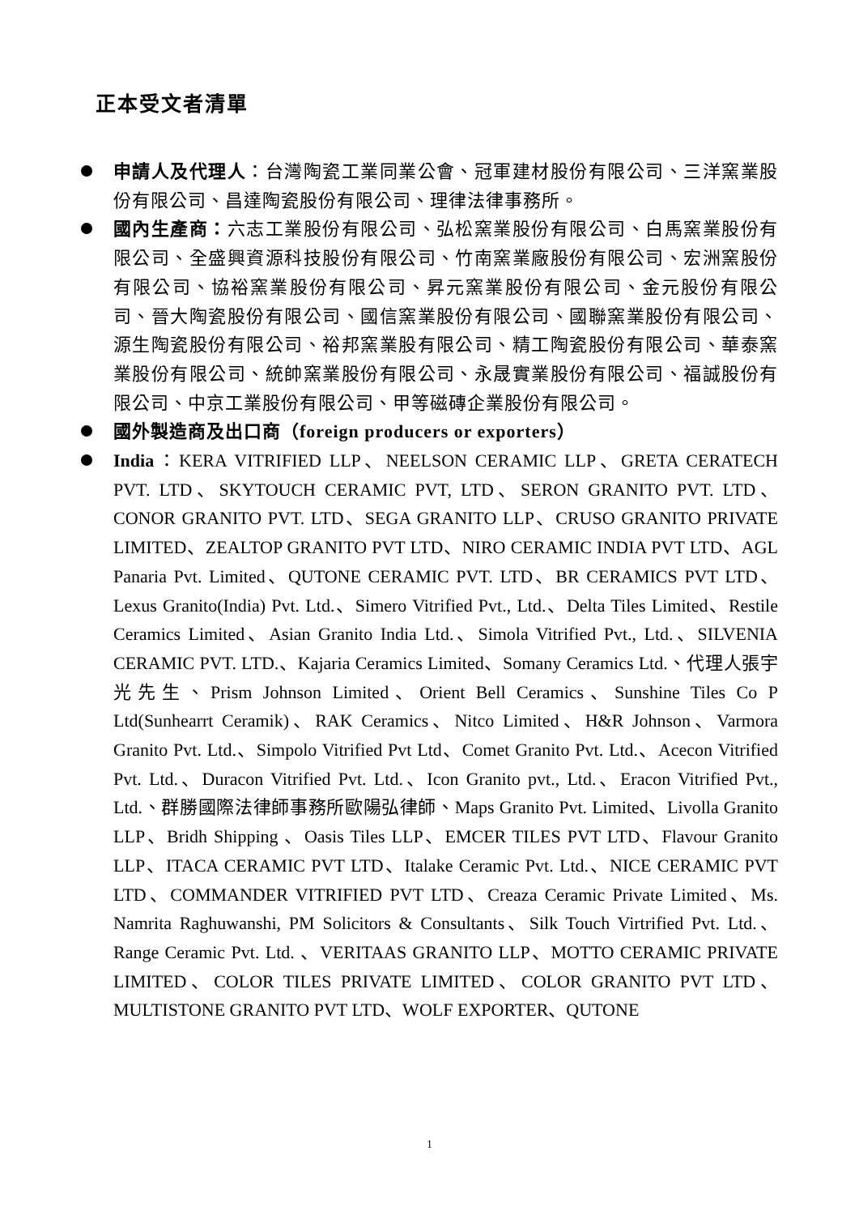正本受文者清單
申請人及代理人：台灣陶瓷工業同業公會、冠軍建材股份有限公司、三洋窯業股份有限公司、昌達陶瓷股份有限公司、理律法律事務所。
國內生產商：六志工業股份有限公司、弘松窯業股份有限公司、白馬窯業股份有限公司、全盛興資源科技股份有限公司、竹南窯業廠股份有限公司、宏洲窯股份有限公司、協裕窯業股份有限公司、昇元窯業股份有限公司、金元股份有限公司、晉大陶瓷股份有限公司、國信窯業股份有限公司、國聯窯業股份有限公司、源生陶瓷股份有限公司、裕邦窯業股有限公司、精工陶瓷股份有限公司、華泰窯業股份有限公司、統帥窯業股份有限公司、永晟實業股份有限公司、福誠股份有限公司、中京工業股份有限公司、甲等磁磚企業股份有限公司。
國外製造商及出口商（foreign producers or exporters）
India：KERA VITRIFIED LLP、NEELSON CERAMIC LLP、GRETA CERATECH PVT. LTD、SKYTOUCH CERAMIC PVT, LTD、SERON GRANITO PVT. LTD、CONOR GRANITO PVT. LTD、SEGA GRANITO LLP、CRUSO GRANITO PRIVATE LIMITED、ZEALTOP GRANITO PVT LTD、NIRO CERAMIC INDIA PVT LTD、AGL Panaria Pvt. Limited、QUTONE CERAMIC PVT. LTD、BR CERAMICS PVT LTD、Lexus Granito(India) Pvt. Ltd.、Simero Vitrified Pvt., Ltd.、Delta Tiles Limited、Restile Ceramics Limited、Asian Granito India Ltd.、Simola Vitrified Pvt., Ltd.、SILVENIA CERAMIC PVT. LTD.、Kajaria Ceramics Limited、Somany Ceramics Ltd.、代理人張宇光先生、Prism Johnson Limited、Orient Bell Ceramics、Sunshine Tiles Co P Ltd(Sunhearrt Ceramik)、RAK Ceramics、Nitco Limited、H&R Johnson、Varmora Granito Pvt. Ltd.、Simpolo Vitrified Pvt Ltd、Comet Granito Pvt. Ltd.、Acecon Vitrified Pvt. Ltd.、Duracon Vitrified Pvt. Ltd.、Icon Granito pvt., Ltd.、Eracon Vitrified Pvt., Ltd.、群勝國際法律師事務所歐陽弘律師、Maps Granito Pvt. Limited、Livolla Granito LLP、Bridh Shipping 、Oasis Tiles LLP、EMCER TILES PVT LTD、Flavour Granito LLP、ITACA CERAMIC PVT LTD、Italake Ceramic Pvt. Ltd.、NICE CERAMIC PVT LTD、COMMANDER VITRIFIED PVT LTD、Creaza Ceramic Private Limited、Ms. Namrita Raghuwanshi, PM Solicitors & Consultants、Silk Touch Virtrified Pvt. Ltd.、Range Ceramic Pvt. Ltd. 、VERITAAS GRANITO LLP、MOTTO CERAMIC PRIVATE LIMITED、COLOR TILES PRIVATE LIMITED、COLOR GRANITO PVT LTD、MULTISTONE GRANITO PVT LTD、WOLF EXPORTER、QUTONE
1